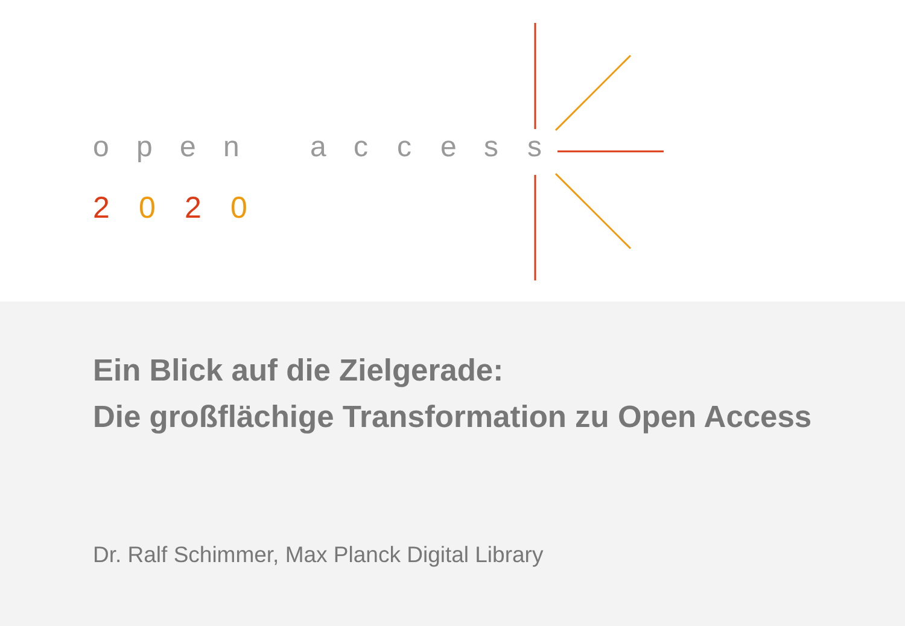open access
2 0 2 0
Ein Blick auf die Zielgerade:
Die großflächige Transformation zu Open Access
Dr. Ralf Schimmer, Max Planck Digital Library